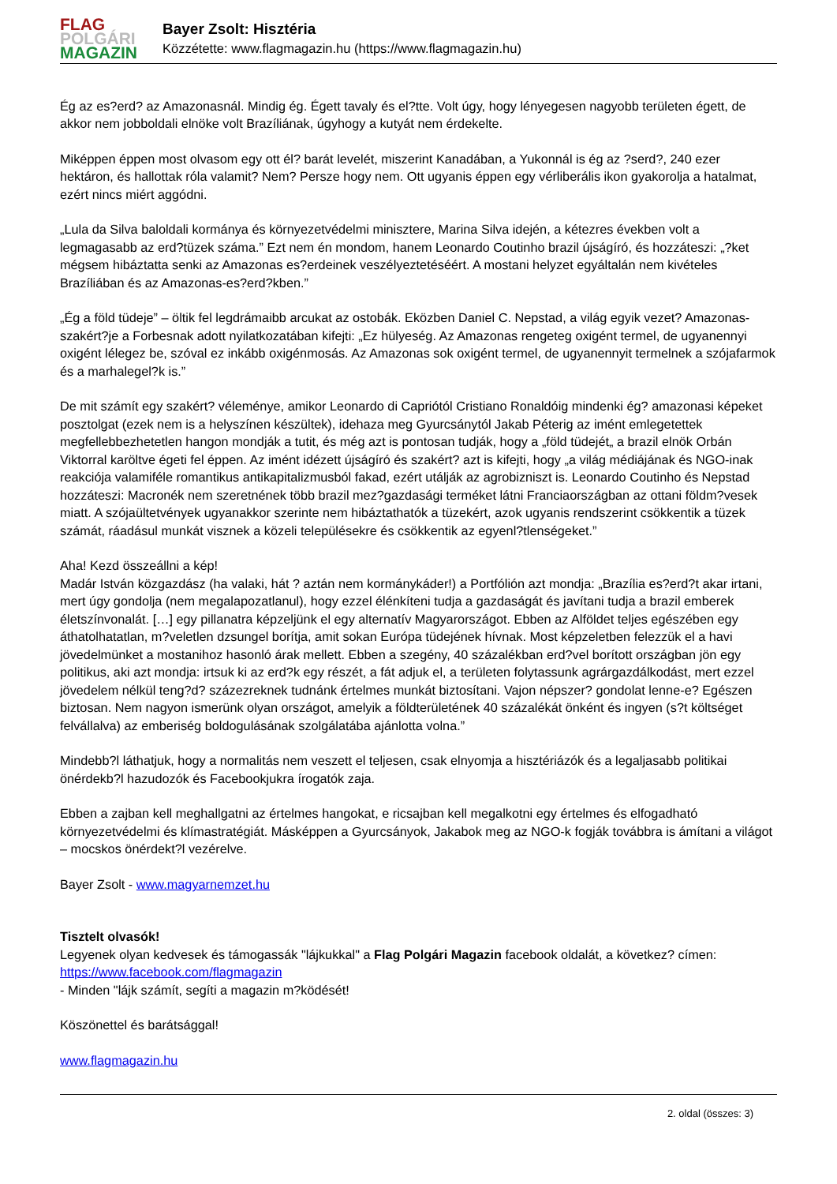FLAG
POLGÁRI
MAGAZIN
Bayer Zsolt: Hisztéria
Közzétette: www.flagmagazin.hu (https://www.flagmagazin.hu)
Ég az es?erd? az Amazonasnál. Mindig ég. Égett tavaly és el?tte. Volt úgy, hogy lényegesen nagyobb területen égett, de akkor nem jobboldali elnöke volt Brazíliának, úgyhogy a kutyát nem érdekelte.
Miképpen éppen most olvasom egy ott él? barát levelét, miszerint Kanadában, a Yukonnál is ég az ?serd?, 240 ezer hektáron, és hallottak róla valamit? Nem? Persze hogy nem. Ott ugyanis éppen egy vérliberális ikon gyakorolja a hatalmat, ezért nincs miért aggódni.
„Lula da Silva baloldali kormánya és környezetvédelmi minisztere, Marina Silva idején, a kétezres években volt a legmagasabb az erd?tüzek száma.” Ezt nem én mondom, hanem Leonardo Coutinho brazil újságíró, és hozzáteszi: „?ket mégsem hibáztatta senki az Amazonas es?erdeinek veszélyeztetéséért. A mostani helyzet egyáltalán nem kivételes Brazíliában és az Amazonas-es?erd?kben.”
„Ég a föld tüdeje” – öltik fel legdrámaibb arcukat az ostobák. Eközben Daniel C. Nepstad, a világ egyik vezet? Amazonas-szakért?je a Forbesnak adott nyilatkozatában kifejti: „Ez hülyeség. Az Amazonas rengeteg oxigént termel, de ugyanennyi oxigént lélegez be, szóval ez inkább oxigénmosás. Az Amazonas sok oxigént termel, de ugyanennyit termelnek a szójafarmok és a marhalegel?k is.”
De mit számít egy szakért? véleménye, amikor Leonardo di Capriótól Cristiano Ronaldóig mindenki ég? amazonasi képeket posztolgat (ezek nem is a helyszínen készültek), idehaza meg Gyurcsánytól Jakab Péterig az imént emlegetettek megfellebbezhetetlen hangon mondják a tutit, és még azt is pontosan tudják, hogy a „föld tüdejét„ a brazil elnök Orbán Viktorral karöltve égeti fel éppen. Az imént idézett újságíró és szakért? azt is kifejti, hogy „a világ médiájának és NGO-inak reakciója valamiféle romantikus antikapitalizmusból fakad, ezért utálják az agrobizniszt is. Leonardo Coutinho és Nepstad hozzáteszi: Macronék nem szeretnének több brazil mez?gazdasági terméket látni Franciaországban az ottani földm?vesek miatt. A szójaültetvények ugyanakkor szerinte nem hibáztathatók a tüzekért, azok ugyanis rendszerint csökkentik a tüzek számát, ráadásul munkát visznek a közeli településekre és csökkentik az egyenl?tlenségeket.”
Aha! Kezd összeállni a kép!
Madár István közgazdász (ha valaki, hát ? aztán nem kormánykáder!) a Portfólión azt mondja: „Brazília es?erd?t akar irtani, mert úgy gondolja (nem megalapozatlanul), hogy ezzel élénkíteni tudja a gazdaságát és javítani tudja a brazil emberek életszínvonalát. […] egy pillanatra képzeljünk el egy alternatív Magyarországot. Ebben az Alföldet teljes egészében egy áthatolhatatlan, m?veletlen dzsungel borítja, amit sokan Európa tüdejének hívnak. Most képzeletben felezzük el a havi jövedelmünket a mostanihoz hasonló árak mellett. Ebben a szegény, 40 százalékban erd?vel borított országban jön egy politikus, aki azt mondja: irtsuk ki az erd?k egy részét, a fát adjuk el, a területen folytassunk agrárgazdálkodást, mert ezzel jövedelem nélkül teng?d? százezreknek tudnánk értelmes munkát biztosítani. Vajon népszer? gondolat lenne-e? Egészen biztosan. Nem nagyon ismerünk olyan országot, amelyik a földterületének 40 százalékát önként és ingyen (s?t költséget felvállalva) az emberiség boldogulásának szolgálatába ajánlotta volna.”
Mindebb?l láthatjuk, hogy a normalitás nem veszett el teljesen, csak elnyomja a hisztériázók és a legaljasabb politikai önérdekb?l hazudozók és Facebookjukra írogatók zaja.
Ebben a zajban kell meghallgatni az értelmes hangokat, e ricsajban kell megalkotni egy értelmes és elfogadható környezetvédelmi és klímastratégiát. Másképpen a Gyurcsányok, Jakabok meg az NGO-k fogják továbbra is ámítani a világot – mocskos önérdekt?l vezérelve.
Bayer Zsolt - www.magyarnemzet.hu
Tisztelt olvasók!
Legyenek olyan kedvesek és támogassák "lájkukkal" a Flag Polgári Magazin facebook oldalát, a következ? címen: https://www.facebook.com/flagmagazin
- Minden "lájk számít, segíti a magazin m?ködését!
Köszönettel és barátsággal!
www.flagmagazin.hu
2. oldal (összes: 3)